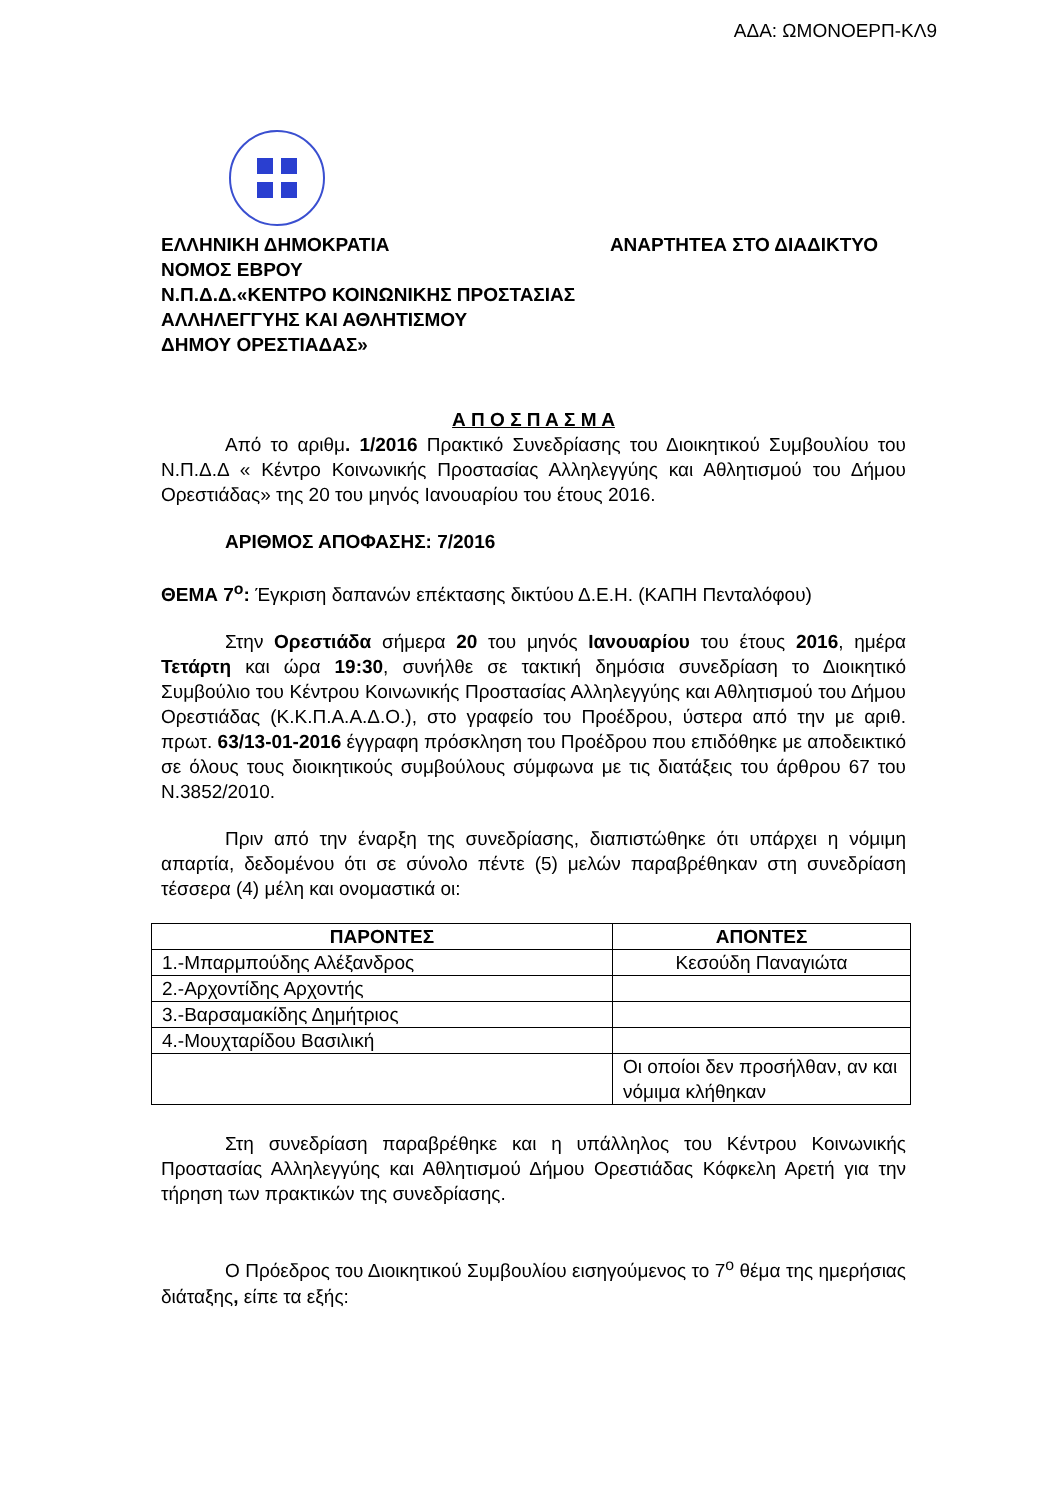ΑΔΑ: ΩΜΟΝΟΕΡΠ-ΚΛ9
ΕΛΛΗΝΙΚΗ ΔΗΜΟΚΡΑΤΙΑ
ΝΟΜΟΣ ΕΒΡΟΥ
Ν.Π.Δ.Δ.«ΚΕΝΤΡΟ ΚΟΙΝΩΝΙΚΗΣ ΠΡΟΣΤΑΣΙΑΣ
ΑΛΛΗΛΕΓΓΥΗΣ ΚΑΙ ΑΘΛΗΤΙΣΜΟΥ
ΔΗΜΟΥ ΟΡΕΣΤΙΑΔΑΣ»
ΑΝΑΡΤΗΤΕΑ ΣΤΟ ΔΙΑΔΙΚΤΥΟ
Α Π Ο Σ Π Α Σ Μ Α
Από το αριθμ. 1/2016 Πρακτικό Συνεδρίασης του Διοικητικού Συμβουλίου του Ν.Π.Δ.Δ « Κέντρο Κοινωνικής Προστασίας Αλληλεγγύης και Αθλητισμού του Δήμου Ορεστιάδας» της 20 του μηνός Ιανουαρίου του έτους 2016.
ΑΡΙΘΜΟΣ ΑΠΟΦΑΣΗΣ: 7/2016
ΘΕΜΑ 7<sup>ο</sup>: Έγκριση δαπανών επέκτασης δικτύου Δ.Ε.Η. (ΚΑΠΗ Πενταλόφου)
Στην Ορεστιάδα σήμερα 20 του μηνός Ιανουαρίου του έτους 2016, ημέρα Τετάρτη και ώρα 19:30, συνήλθε σε τακτική δημόσια συνεδρίαση το Διοικητικό Συμβούλιο του Κέντρου Κοινωνικής Προστασίας Αλληλεγγύης και Αθλητισμού του Δήμου Ορεστιάδας (Κ.Κ.Π.Α.Α.Δ.Ο.), στο γραφείο του Προέδρου, ύστερα από την με αριθ. πρωτ. 63/13-01-2016 έγγραφη πρόσκληση του Προέδρου που επιδόθηκε με αποδεικτικό σε όλους τους διοικητικούς συμβούλους σύμφωνα με τις διατάξεις του άρθρου 67 του Ν.3852/2010.
Πριν από την έναρξη της συνεδρίασης, διαπιστώθηκε ότι υπάρχει η νόμιμη απαρτία, δεδομένου ότι σε σύνολο πέντε (5) μελών παραβρέθηκαν στη συνεδρίαση τέσσερα (4) μέλη και ονομαστικά οι:
| ΠΑΡΟΝΤΕΣ | ΑΠΟΝΤΕΣ |
| --- | --- |
| 1.-Μπαρμπούδης Αλέξανδρος | Κεσούδη Παναγιώτα |
| 2.-Αρχοντίδης Αρχοντής | |
| 3.-Βαρσαμακίδης Δημήτριος | |
| 4.-Μουχταρίδου Βασιλική | |
| | Οι οποίοι δεν προσήλθαν, αν και νόμιμα κλήθηκαν |
Στη συνεδρίαση παραβρέθηκε και η υπάλληλος του Κέντρου Κοινωνικής Προστασίας Αλληλεγγύης και Αθλητισμού Δήμου Ορεστιάδας Κόφκελη Αρετή για την τήρηση των πρακτικών της συνεδρίασης.
Ο Πρόεδρος του Διοικητικού Συμβουλίου εισηγούμενος το 7<sup>ο</sup> θέμα της ημερήσιας διάταξης, είπε τα εξής: